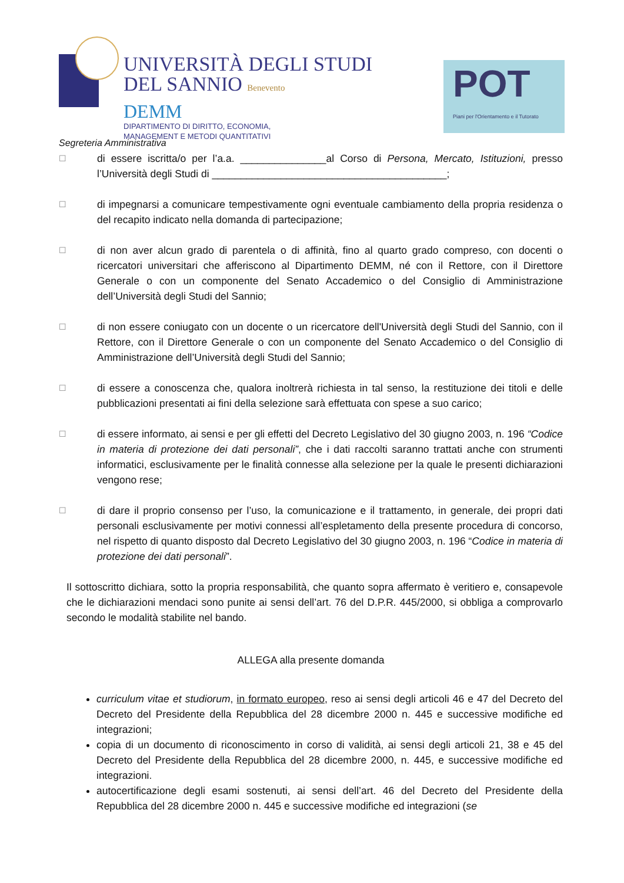UNIVERSITÀ DEGLI STUDI
DEL SANNIO Benevento
DEMM
DIPARTIMENTO DI DIRITTO, ECONOMIA,
MANAGEMENT E METODI QUANTITATIVI
POT
Piani per l'Orientamento e il Tutorato
Segreteria Amministrativa
☐
di essere iscritta/o per l’a.a. _______________al Corso di Persona, Mercato, Istituzioni, presso l’Università degli Studi di _________________________________________;
☐
di impegnarsi a comunicare tempestivamente ogni eventuale cambiamento della propria residenza o del recapito indicato nella domanda di partecipazione;
☐
di non aver alcun grado di parentela o di affinità, fino al quarto grado compreso, con docenti o ricercatori universitari che afferiscono al Dipartimento DEMM, né con il Rettore, con il Direttore Generale o con un componente del Senato Accademico o del Consiglio di Amministrazione dell’Università degli Studi del Sannio;
☐
di non essere coniugato con un docente o un ricercatore dell'Università degli Studi del Sannio, con il Rettore, con il Direttore Generale o con un componente del Senato Accademico o del Consiglio di Amministrazione dell’Università degli Studi del Sannio;
☐
di essere a conoscenza che, qualora inoltrerà richiesta in tal senso, la restituzione dei titoli e delle pubblicazioni presentati ai fini della selezione sarà effettuata con spese a suo carico;
☐
di essere informato, ai sensi e per gli effetti del Decreto Legislativo del 30 giugno 2003, n. 196 “Codice in materia di protezione dei dati personali”, che i dati raccolti saranno trattati anche con strumenti informatici, esclusivamente per le finalità connesse alla selezione per la quale le presenti dichiarazioni vengono rese;
☐
di dare il proprio consenso per l’uso, la comunicazione e il trattamento, in generale, dei propri dati personali esclusivamente per motivi connessi all’espletamento della presente procedura di concorso, nel rispetto di quanto disposto dal Decreto Legislativo del 30 giugno 2003, n. 196 “Codice in materia di protezione dei dati personali”.
Il sottoscritto dichiara, sotto la propria responsabilità, che quanto sopra affermato è veritiero e, consapevole che le dichiarazioni mendaci sono punite ai sensi dell’art. 76 del D.P.R. 445/2000, si obbliga a comprovarlo secondo le modalità stabilite nel bando.
ALLEGA alla presente domanda
curriculum vitae et studiorum, in formato europeo, reso ai sensi degli articoli 46 e 47 del Decreto del Decreto del Presidente della Repubblica del 28 dicembre 2000 n. 445 e successive modifiche ed integrazioni;
copia di un documento di riconoscimento in corso di validità, ai sensi degli articoli 21, 38 e 45 del Decreto del Presidente della Repubblica del 28 dicembre 2000, n. 445, e successive modifiche ed integrazioni.
autocertificazione degli esami sostenuti, ai sensi dell’art. 46 del Decreto del Presidente della Repubblica del 28 dicembre 2000 n. 445 e successive modifiche ed integrazioni (se